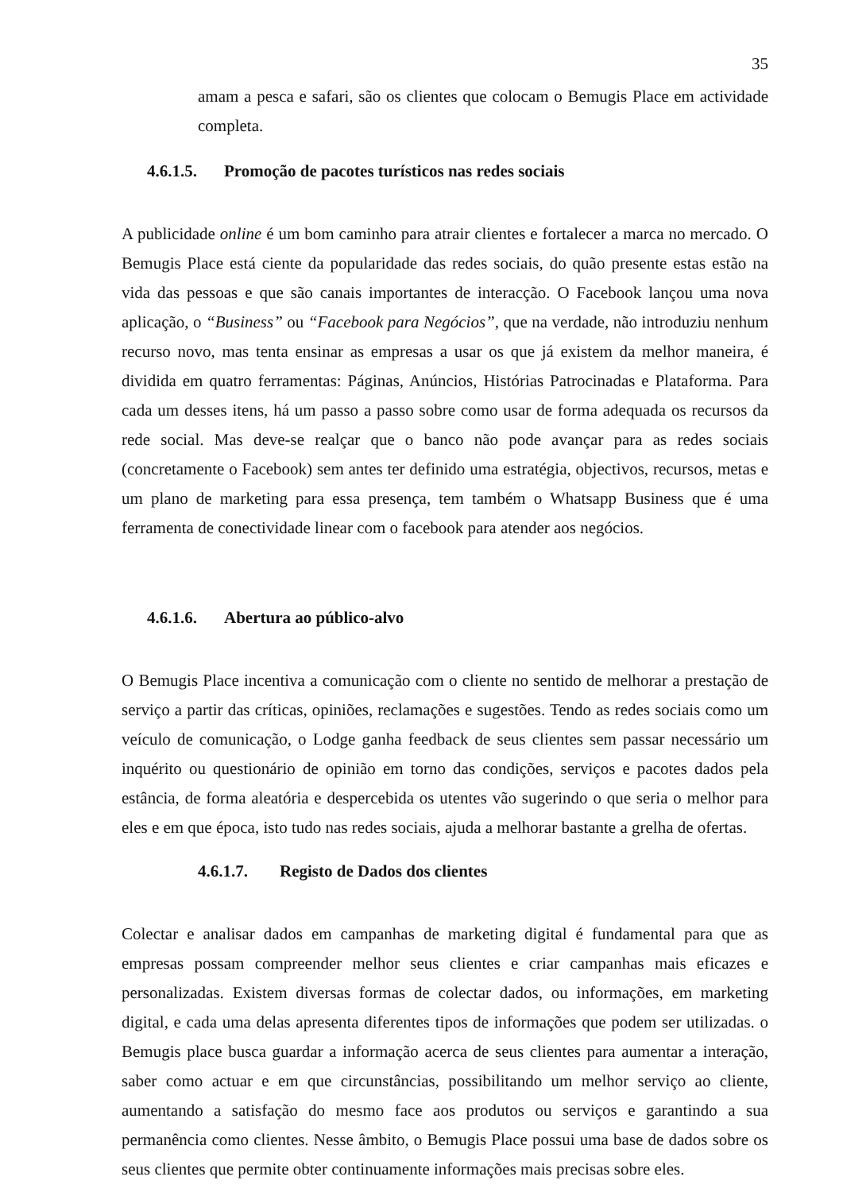35
amam a pesca e safari, são os clientes que colocam o Bemugis Place em actividade completa.
4.6.1.5. Promoção de pacotes turísticos nas redes sociais
A publicidade online é um bom caminho para atrair clientes e fortalecer a marca no mercado. O Bemugis Place está ciente da popularidade das redes sociais, do quão presente estas estão na vida das pessoas e que são canais importantes de interacção. O Facebook lançou uma nova aplicação, o “Business” ou “Facebook para Negócios”, que na verdade, não introduziu nenhum recurso novo, mas tenta ensinar as empresas a usar os que já existem da melhor maneira, é dividida em quatro ferramentas: Páginas, Anúncios, Histórias Patrocinadas e Plataforma. Para cada um desses itens, há um passo a passo sobre como usar de forma adequada os recursos da rede social. Mas deve-se realçar que o banco não pode avançar para as redes sociais (concretamente o Facebook) sem antes ter definido uma estratégia, objectivos, recursos, metas e um plano de marketing para essa presença, tem também o Whatsapp Business que é uma ferramenta de conectividade linear com o facebook para atender aos negócios.
4.6.1.6. Abertura ao público-alvo
O Bemugis Place incentiva a comunicação com o cliente no sentido de melhorar a prestação de serviço a partir das críticas, opiniões, reclamações e sugestões. Tendo as redes sociais como um veículo de comunicação, o Lodge ganha feedback de seus clientes sem passar necessário um inquérito ou questionário de opinião em torno das condições, serviços e pacotes dados pela estância, de forma aleatória e despercebida os utentes vão sugerindo o que seria o melhor para eles e em que época, isto tudo nas redes sociais, ajuda a melhorar bastante a grelha de ofertas.
4.6.1.7. Registo de Dados dos clientes
Colectar e analisar dados em campanhas de marketing digital é fundamental para que as empresas possam compreender melhor seus clientes e criar campanhas mais eficazes e personalizadas. Existem diversas formas de colectar dados, ou informações, em marketing digital, e cada uma delas apresenta diferentes tipos de informações que podem ser utilizadas. o Bemugis place busca guardar a informação acerca de seus clientes para aumentar a interação, saber como actuar e em que circunstâncias, possibilitando um melhor serviço ao cliente, aumentando a satisfação do mesmo face aos produtos ou serviços e garantindo a sua permanência como clientes. Nesse âmbito, o Bemugis Place possui uma base de dados sobre os seus clientes que permite obter continuamente informações mais precisas sobre eles.